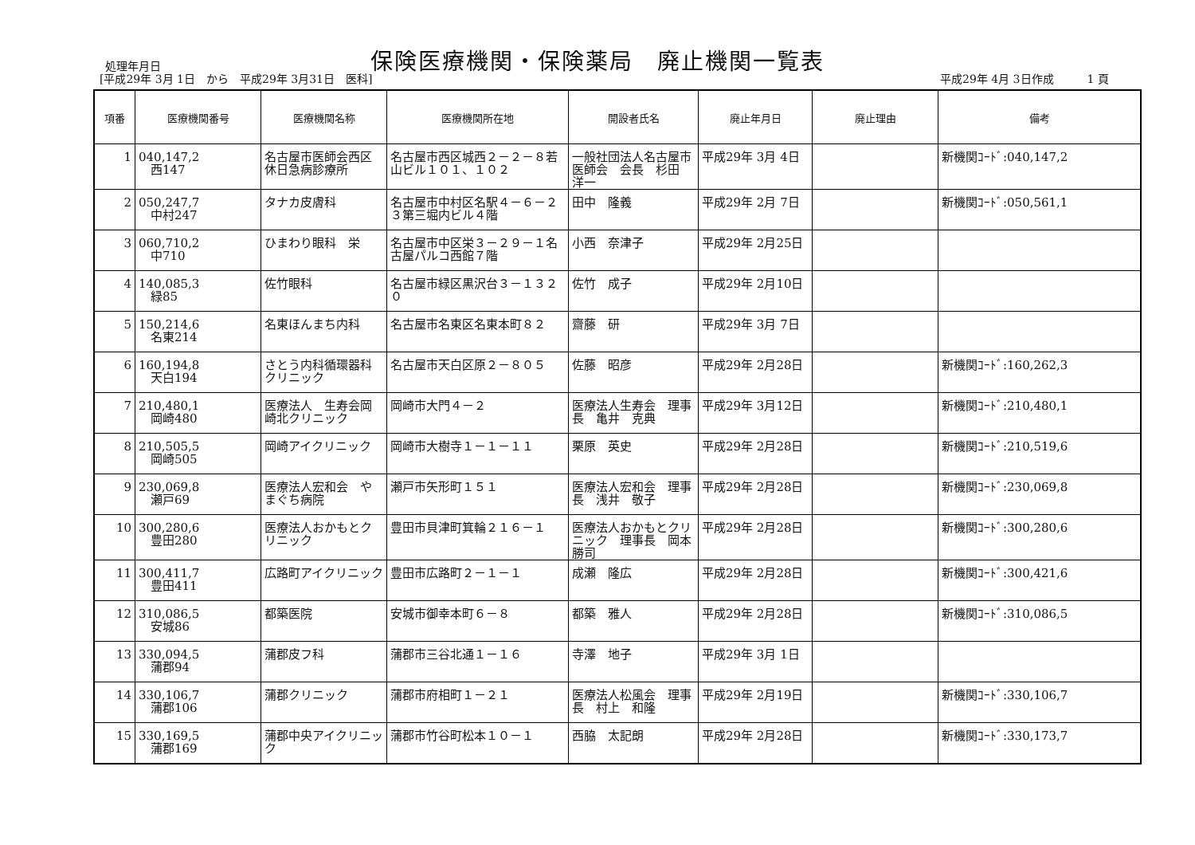保険医療機関・保険薬局　廃止機関一覧表
処理年月日
[平成29年 3月 1日　から　平成29年 3月31日　医科]
平成29年 4月 3日作成　　　1 頁
| 項番 | 医療機関番号 | 医療機関名称 | 医療機関所在地 | 開設者氏名 | 廃止年月日 | 廃止理由 | 備考 |
| --- | --- | --- | --- | --- | --- | --- | --- |
| 1 | 040,147,2 西147 | 名古屋市医師会西区休日急病診療所 | 名古屋市西区城西２－２－８若山ビル１０１、１０２ | 一般社団法人名古屋市医師会 会長 杉田 洋一 | 平成29年 3月 4日 | | 新機関ｺｰﾄﾞ:040,147,2 |
| 2 | 050,247,7 中村247 | タナカ皮膚科 | 名古屋市中村区名駅４－６－２３第三堀内ビル４階 | 田中 隆義 | 平成29年 2月 7日 | | 新機関ｺｰﾄﾞ:050,561,1 |
| 3 | 060,710,2 中710 | ひまわり眼科 栄 | 名古屋市中区栄３－２９－１名古屋パルコ西館７階 | 小西 奈津子 | 平成29年 2月25日 | | |
| 4 | 140,085,3 緑85 | 佐竹眼科 | 名古屋市緑区黒沢台３－１３２０ | 佐竹 成子 | 平成29年 2月10日 | | |
| 5 | 150,214,6 名東214 | 名東ほんまち内科 | 名古屋市名東区名東本町８２ | 齋藤 研 | 平成29年 3月 7日 | | |
| 6 | 160,194,8 天白194 | さとう内科循環器科クリニック | 名古屋市天白区原２－８０５ | 佐藤 昭彦 | 平成29年 2月28日 | | 新機関ｺｰﾄﾞ:160,262,3 |
| 7 | 210,480,1 岡崎480 | 医療法人 生寿会岡崎北クリニック | 岡崎市大門４－２ | 医療法人生寿会 理事長 亀井 克典 | 平成29年 3月12日 | | 新機関ｺｰﾄﾞ:210,480,1 |
| 8 | 210,505,5 岡崎505 | 岡崎アイクリニック | 岡崎市大樹寺１－１－１１ | 栗原 英史 | 平成29年 2月28日 | | 新機関ｺｰﾄﾞ:210,519,6 |
| 9 | 230,069,8 瀬戸69 | 医療法人宏和会 やまぐち病院 | 瀬戸市矢形町１５１ | 医療法人宏和会 理事長 浅井 敬子 | 平成29年 2月28日 | | 新機関ｺｰﾄﾞ:230,069,8 |
| 10 | 300,280,6 豊田280 | 医療法人おかもとクリニック | 豊田市貝津町箕輪２１６－１ | 医療法人おかもとクリニック 理事長 岡本 勝司 | 平成29年 2月28日 | | 新機関ｺｰﾄﾞ:300,280,6 |
| 11 | 300,411,7 豊田411 | 広路町アイクリニック | 豊田市広路町２－１－１ | 成瀬 隆広 | 平成29年 2月28日 | | 新機関ｺｰﾄﾞ:300,421,6 |
| 12 | 310,086,5 安城86 | 都築医院 | 安城市御幸本町６－８ | 都築 雅人 | 平成29年 2月28日 | | 新機関ｺｰﾄﾞ:310,086,5 |
| 13 | 330,094,5 蒲郡94 | 蒲郡皮フ科 | 蒲郡市三谷北通１－１６ | 寺澤 地子 | 平成29年 3月 1日 | | |
| 14 | 330,106,7 蒲郡106 | 蒲郡クリニック | 蒲郡市府相町１－２１ | 医療法人松風会 理事長 村上 和隆 | 平成29年 2月19日 | | 新機関ｺｰﾄﾞ:330,106,7 |
| 15 | 330,169,5 蒲郡169 | 蒲郡中央アイクリニック | 蒲郡市竹谷町松本１０－１ | 西脇 太記朗 | 平成29年 2月28日 | | 新機関ｺｰﾄﾞ:330,173,7 |